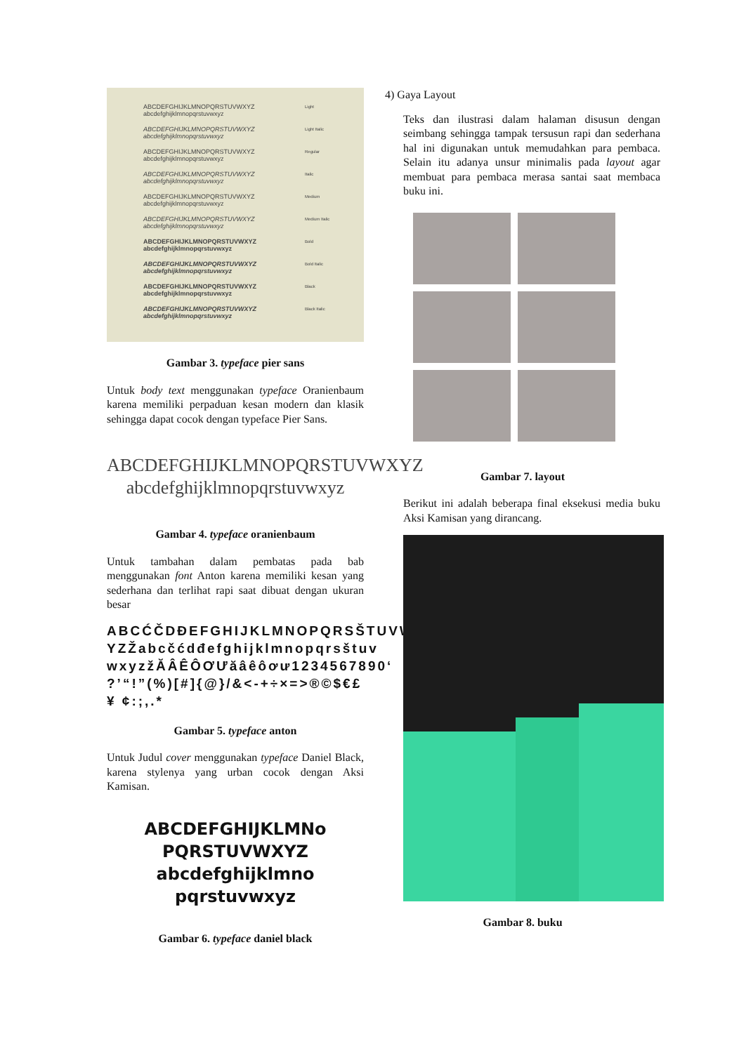ABCDEFGHIJKLMNOPQRSTUVWXYZ
abcdefghijklmnopqrstuvwxyz
Light
ABCDEFGHIJKLMNOPQRSTUVWXYZ
abcdefghijklmnopqrstuvwxyz
Light Italic
ABCDEFGHIJKLMNOPQRSTUVWXYZ
abcdefghijklmnopqrstuvwxyz
Regular
ABCDEFGHIJKLMNOPQRSTUVWXYZ
abcdefghijklmnopqrstuvwxyz
Italic
ABCDEFGHIJKLMNOPQRSTUVWXYZ
abcdefghijklmnopqrstuvwxyz
Medium
ABCDEFGHIJKLMNOPQRSTUVWXYZ
abcdefghijklmnopqrstuvwxyz
Medium Italic
ABCDEFGHIJKLMNOPQRSTUVWXYZ
abcdefghijklmnopqrstuvwxyz
Bold
ABCDEFGHIJKLMNOPQRSTUVWXYZ
abcdefghijklmnopqrstuvwxyz
Bold Italic
ABCDEFGHIJKLMNOPQRSTUVWXYZ
abcdefghijklmnopqrstuvwxyz
Black
ABCDEFGHIJKLMNOPQRSTUVWXYZ
abcdefghijklmnopqrstuvwxyz
Black Italic
Gambar 3. typeface pier sans
Untuk body text menggunakan typeface Oranienbaum karena memiliki perpaduan kesan modern dan klasik sehingga dapat cocok dengan typeface Pier Sans.
ABCDEFGHIJKLMNOPQRSTUVWXYZ
abcdefghijklmnopqrstuvwxyz
Gambar 4. typeface oranienbaum
Untuk tambahan dalam pembatas pada bab menggunakan font Anton karena memiliki kesan yang sederhana dan terlihat rapi saat dibuat dengan ukuran besar
ABCĆČDĐEFGHIJKLMNOPQRSŠTUVWX YZŽabcčćdđefghijklmnopqrsštuv wxyzžĂÂÊÔƠƯăâêôơư1234567890‘ ?’“!”(%)[#]{@}/&<-+÷×=>®©$€£¥ ¢:;,.*
Gambar 5. typeface anton
Untuk Judul cover menggunakan typeface Daniel Black, karena stylenya yang urban cocok dengan Aksi Kamisan.
ABCDEFGHIJKLMNo
PQRSTUVWXYZ
abcdefghijklmno
pqrstuvwxyz
Gambar 6. typeface daniel black
4) Gaya Layout
Teks dan ilustrasi dalam halaman disusun dengan seimbang sehingga tampak tersusun rapi dan sederhana hal ini digunakan untuk memudahkan para pembaca. Selain itu adanya unsur minimalis pada layout agar membuat para pembaca merasa santai saat membaca buku ini.
Gambar 7. layout
Berikut ini adalah beberapa final eksekusi media buku Aksi Kamisan yang dirancang.
Gambar 8. buku